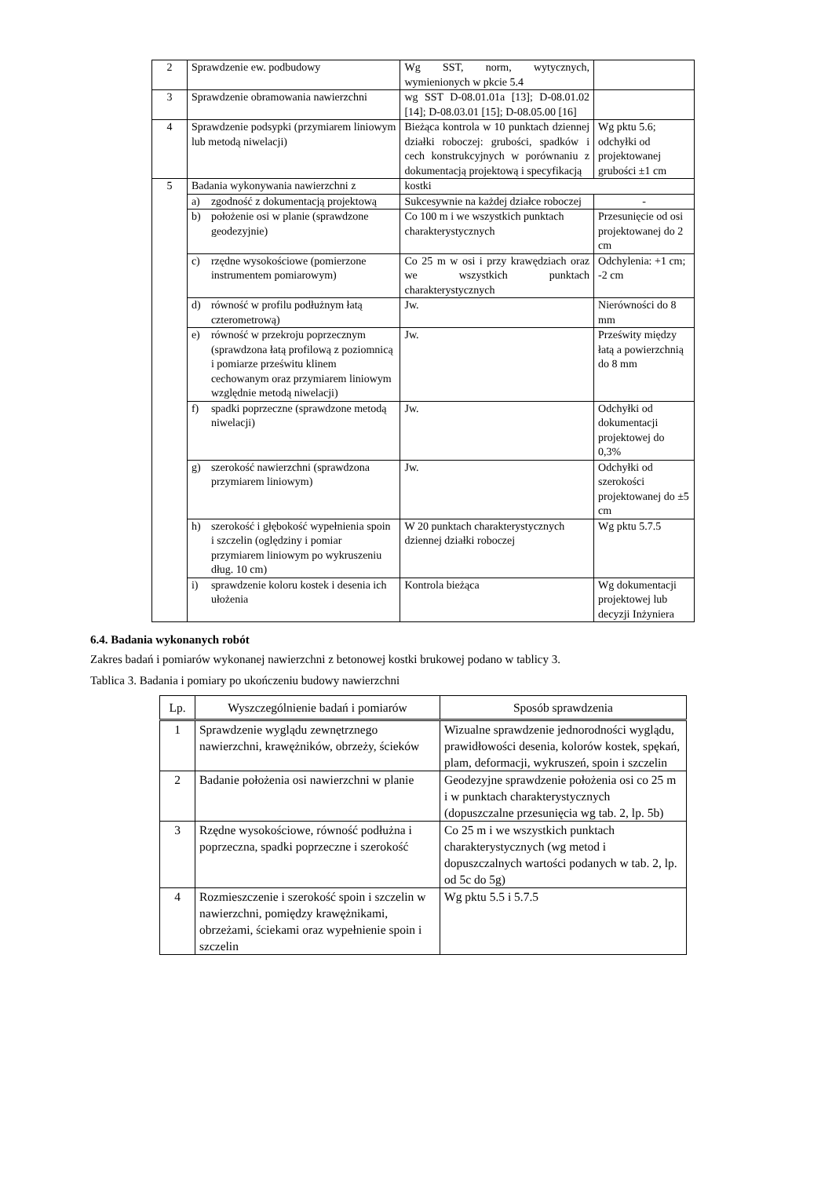| 2 | Sprawdzenie ew. podbudowy | Wg SST, norm, wytycznych, wymienionych w pkcie 5.4 | |
| 3 | Sprawdzenie obramowania nawierzchni | wg SST D-08.01.01a [13]; D-08.01.02 [14]; D-08.03.01 [15]; D-08.05.00 [16] | |
| 4 | Sprawdzenie podsypki (przymiarem liniowym lub metodą niwelacji) | Bieżąca kontrola w 10 punktach dziennej działki roboczej: grubości, spadków i cech konstrukcyjnych w porównaniu z dokumentacją projektową i specyfikacją | Wg pktu 5.6; odchyłki od projektowanej grubości ±1 cm |
| 5 | Badania wykonywania nawierzchni z | kostki | |
| | a) zgodność z dokumentacją projektową | Sukcesywnie na każdej działce roboczej | - |
| | b) położenie osi w planie (sprawdzone geodezyjnie) | Co 100 m i we wszystkich punktach charakterystycznych | Przesunięcie od osi projektowanej do 2 cm |
| | c) rzędne wysokościowe (pomierzone instrumentem pomiarowym) | Co 25 m w osi i przy krawędziach oraz we wszystkich punktach charakterystycznych | Odchylenia: +1 cm; -2 cm |
| | d) równość w profilu podłużnym łatą czterometrową) | Jw. | Nierówności do 8 mm |
| | e) równość w przekroju poprzecznym (sprawdzona łatą profilową z poziomnicą i pomiarze prześwitu klinem cechowanym oraz przymiarem liniowym względnie metodą niwelacji) | Jw. | Prześwity między łatą a powierzchnią do 8 mm |
| | f) spadki poprzeczne (sprawdzone metodą niwelacji) | Jw. | Odchyłki od dokumentacji projektowej do 0,3% |
| | g) szerokość nawierzchni (sprawdzona przymiarem liniowym) | Jw. | Odchyłki od szerokości projektowanej do ±5 cm |
| | h) szerokość i głębokość wypełnienia spoin i szczelin (oględziny i pomiar przymiarem liniowym po wykruszeniu dług. 10 cm) | W 20 punktach charakterystycznych dziennej działki roboczej | Wg pktu 5.7.5 |
| | i) sprawdzenie koloru kostek i desenia ich ułożenia | Kontrola bieżąca | Wg dokumentacji projektowej lub decyzji Inżyniera |
6.4. Badania wykonanych robót
Zakres badań i pomiarów wykonanej nawierzchni z betonowej kostki brukowej podano w tablicy 3.
Tablica 3. Badania i pomiary po ukończeniu budowy nawierzchni
| Lp. | Wyszczególnienie badań i pomiarów | Sposób sprawdzenia |
| --- | --- | --- |
| 1 | Sprawdzenie wyglądu zewnętrznego nawierzchni, krawężników, obrzeży, ścieków | Wizualne sprawdzenie jednorodności wyglądu, prawidłowości desenia, kolorów kostek, spękań, plam, deformacji, wykruszeń, spoin i szczelin |
| 2 | Badanie położenia osi nawierzchni w planie | Geodezyjne sprawdzenie położenia osi co 25 m i w punktach charakterystycznych (dopuszczalne przesunięcia wg tab. 2, lp. 5b) |
| 3 | Rzędne wysokościowe, równość podłużna i poprzeczna, spadki poprzeczne i szerokość | Co 25 m i we wszystkich punktach charakterystycznych (wg metod i dopuszczalnych wartości podanych w tab. 2, lp. od 5c do 5g) |
| 4 | Rozmieszczenie i szerokość spoin i szczelin w nawierzchni, pomiędzy krawężnikami, obrzeżami, ściekami oraz wypełnienie spoin i szczelin | Wg pktu 5.5 i 5.7.5 |